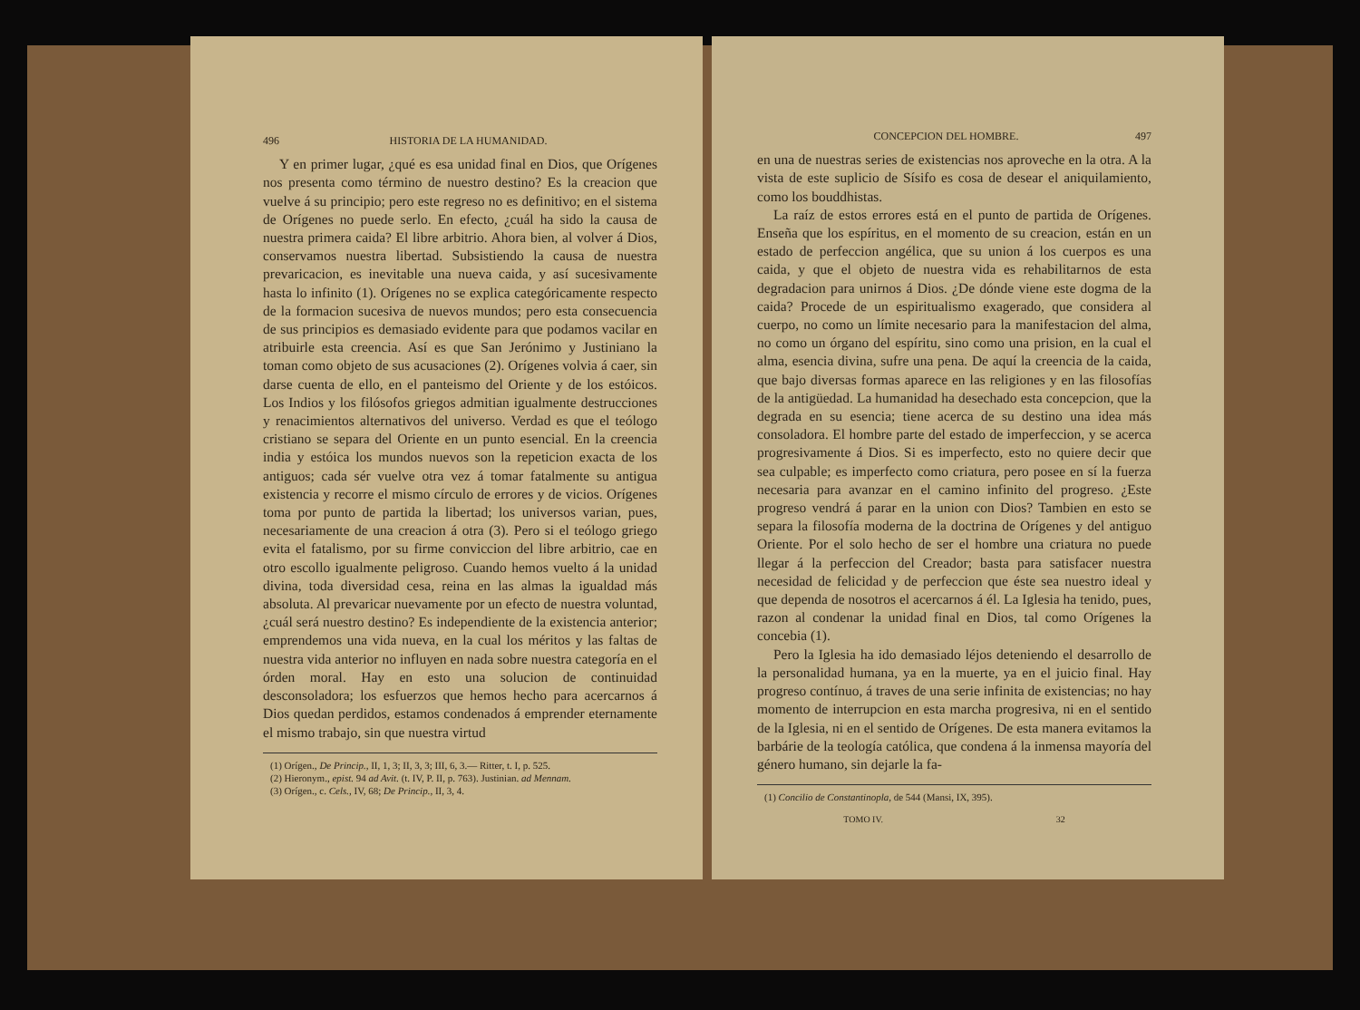496 HISTORIA DE LA HUMANIDAD.
Y en primer lugar, ¿qué es esa unidad final en Dios, que Orígenes nos presenta como término de nuestro destino? Es la creacion que vuelve á su principio; pero este regreso no es definitivo; en el sistema de Orígenes no puede serlo. En efecto, ¿cuál ha sido la causa de nuestra primera caida? El libre arbitrio. Ahora bien, al volver á Dios, conservamos nuestra libertad. Subsistiendo la causa de nuestra prevaricacion, es inevitable una nueva caida, y así sucesivamente hasta lo infinito (1). Orígenes no se explica categóricamente respecto de la formacion sucesiva de nuevos mundos; pero esta consecuencia de sus principios es demasiado evidente para que podamos vacilar en atribuirle esta creencia. Así es que San Jerónimo y Justiniano la toman como objeto de sus acusaciones (2). Orígenes volvia á caer, sin darse cuenta de ello, en el panteismo del Oriente y de los estóicos. Los Indios y los filósofos griegos admitian igualmente destrucciones y renacimientos alternativos del universo. Verdad es que el teólogo cristiano se separa del Oriente en un punto esencial. En la creencia india y estóica los mundos nuevos son la repeticion exacta de los antiguos; cada sér vuelve otra vez á tomar fatalmente su antigua existencia y recorre el mismo círculo de errores y de vicios. Orígenes toma por punto de partida la libertad; los universos varian, pues, necesariamente de una creacion á otra (3). Pero si el teólogo griego evita el fatalismo, por su firme conviccion del libre arbitrio, cae en otro escollo igualmente peligroso. Cuando hemos vuelto á la unidad divina, toda diversidad cesa, reina en las almas la igualdad más absoluta. Al prevaricar nuevamente por un efecto de nuestra voluntad, ¿cuál será nuestro destino? Es independiente de la existencia anterior; emprendemos una vida nueva, en la cual los méritos y las faltas de nuestra vida anterior no influyen en nada sobre nuestra categoría en el órden moral. Hay en esto una solucion de continuidad desconsoladora; los esfuerzos que hemos hecho para acercarnos á Dios quedan perdidos, estamos condenados á emprender eternamente el mismo trabajo, sin que nuestra virtud
(1) Orígen., De Princip., II, 1, 3; II, 3, 3; III, 6, 3.— Ritter, t. I, p. 525.
(2) Hieronym., epist. 94 ad Avit. (t. IV, P. II, p. 763). Justinian. ad Mennam.
(3) Orígen., c. Cels., IV, 68; De Princip., II, 3, 4.
CONCEPCION DEL HOMBRE. 497
en una de nuestras series de existencias nos aproveche en la otra. A la vista de este suplicio de Sísifo es cosa de desear el aniquilamiento, como los bouddhistas.
La raíz de estos errores está en el punto de partida de Orígenes. Enseña que los espíritus, en el momento de su creacion, están en un estado de perfeccion angélica, que su union á los cuerpos es una caida, y que el objeto de nuestra vida es rehabilitarnos de esta degradacion para unirnos á Dios. ¿De dónde viene este dogma de la caida? Procede de un espiritualismo exagerado, que considera al cuerpo, no como un límite necesario para la manifestacion del alma, no como un órgano del espíritu, sino como una prision, en la cual el alma, esencia divina, sufre una pena. De aquí la creencia de la caida, que bajo diversas formas aparece en las religiones y en las filosofías de la antigüedad. La humanidad ha desechado esta concepcion, que la degrada en su esencia; tiene acerca de su destino una idea más consoladora. El hombre parte del estado de imperfeccion, y se acerca progresivamente á Dios. Si es imperfecto, esto no quiere decir que sea culpable; es imperfecto como criatura, pero posee en sí la fuerza necesaria para avanzar en el camino infinito del progreso. ¿Este progreso vendrá á parar en la union con Dios? Tambien en esto se separa la filosofía moderna de la doctrina de Orígenes y del antiguo Oriente. Por el solo hecho de ser el hombre una criatura no puede llegar á la perfeccion del Creador; basta para satisfacer nuestra necesidad de felicidad y de perfeccion que éste sea nuestro ideal y que dependa de nosotros el acercarnos á él. La Iglesia ha tenido, pues, razon al condenar la unidad final en Dios, tal como Orígenes la concebia (1).
Pero la Iglesia ha ido demasiado léjos deteniendo el desarrollo de la personalidad humana, ya en la muerte, ya en el juicio final. Hay progreso contínuo, á traves de una serie infinita de existencias; no hay momento de interrupcion en esta marcha progresiva, ni en el sentido de la Iglesia, ni en el sentido de Orígenes. De esta manera evitamos la barbárie de la teología católica, que condena á la inmensa mayoría del género humano, sin dejarle la fa-
(1) Concilio de Constantinopla, de 544 (Mansi, IX, 395).
TOMO IV. 32